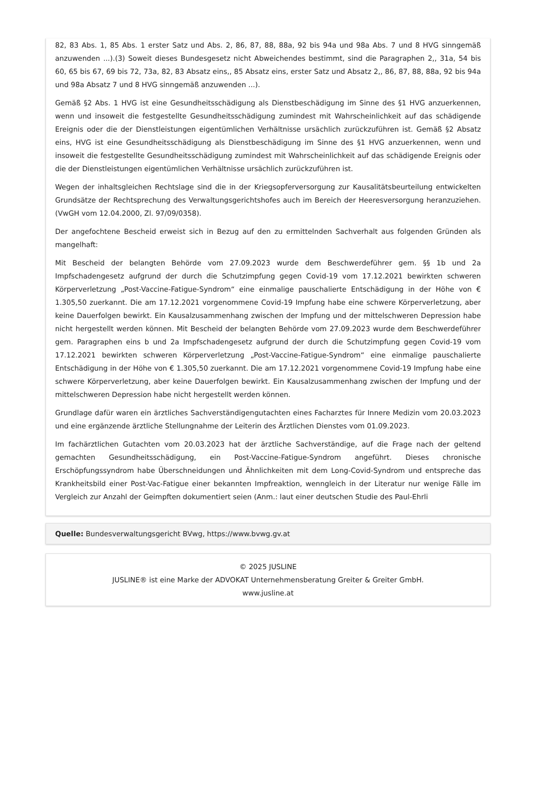82, 83 Abs. 1, 85 Abs. 1 erster Satz und Abs. 2, 86, 87, 88, 88a, 92 bis 94a und 98a Abs. 7 und 8 HVG sinngemäß anzuwenden ...).(3) Soweit dieses Bundesgesetz nicht Abweichendes bestimmt, sind die Paragraphen 2,, 31a, 54 bis 60, 65 bis 67, 69 bis 72, 73a, 82, 83 Absatz eins,, 85 Absatz eins, erster Satz und Absatz 2,, 86, 87, 88, 88a, 92 bis 94a und 98a Absatz 7 und 8 HVG sinngemäß anzuwenden ...).
Gemäß §2 Abs. 1 HVG ist eine Gesundheitsschädigung als Dienstbeschädigung im Sinne des §1 HVG anzuerkennen, wenn und insoweit die festgestellte Gesundheitsschädigung zumindest mit Wahrscheinlichkeit auf das schädigende Ereignis oder die der Dienstleistungen eigentümlichen Verhältnisse ursächlich zurückzuführen ist. Gemäß §2 Absatz eins, HVG ist eine Gesundheitsschädigung als Dienstbeschädigung im Sinne des §1 HVG anzuerkennen, wenn und insoweit die festgestellte Gesundheitsschädigung zumindest mit Wahrscheinlichkeit auf das schädigende Ereignis oder die der Dienstleistungen eigentümlichen Verhältnisse ursächlich zurückzuführen ist.
Wegen der inhaltsgleichen Rechtslage sind die in der Kriegsopferversorgung zur Kausalitätsbeurteilung entwickelten Grundsätze der Rechtsprechung des Verwaltungsgerichtshofes auch im Bereich der Heeresversorgung heranzuziehen. (VwGH vom 12.04.2000, Zl. 97/09/0358).
Der angefochtene Bescheid erweist sich in Bezug auf den zu ermittelnden Sachverhalt aus folgenden Gründen als mangelhaft:
Mit Bescheid der belangten Behörde vom 27.09.2023 wurde dem Beschwerdeführer gem. §§ 1b und 2a Impfschadengesetz aufgrund der durch die Schutzimpfung gegen Covid-19 vom 17.12.2021 bewirkten schweren Körperverletzung „Post-Vaccine-Fatigue-Syndrom“ eine einmalige pauschalierte Entschädigung in der Höhe von € 1.305,50 zuerkannt. Die am 17.12.2021 vorgenommene Covid-19 Impfung habe eine schwere Körperverletzung, aber keine Dauerfolgen bewirkt. Ein Kausalzusammenhang zwischen der Impfung und der mittelschweren Depression habe nicht hergestellt werden können. Mit Bescheid der belangten Behörde vom 27.09.2023 wurde dem Beschwerdeführer gem. Paragraphen eins b und 2a Impfschadengesetz aufgrund der durch die Schutzimpfung gegen Covid-19 vom 17.12.2021 bewirkten schweren Körperverletzung „Post-Vaccine-Fatigue-Syndrom“ eine einmalige pauschalierte Entschädigung in der Höhe von € 1.305,50 zuerkannt. Die am 17.12.2021 vorgenommene Covid-19 Impfung habe eine schwere Körperverletzung, aber keine Dauerfolgen bewirkt. Ein Kausalzusammenhang zwischen der Impfung und der mittelschweren Depression habe nicht hergestellt werden können.
Grundlage dafür waren ein ärztliches Sachverständigengutachten eines Facharztes für Innere Medizin vom 20.03.2023 und eine ergänzende ärztliche Stellungnahme der Leiterin des Ärztlichen Dienstes vom 01.09.2023.
Im fachärztlichen Gutachten vom 20.03.2023 hat der ärztliche Sachverständige, auf die Frage nach der geltend gemachten Gesundheitsschädigung, ein Post-Vaccine-Fatigue-Syndrom angeführt. Dieses chronische Erschöpfungssyndrom habe Überschneidungen und Ähnlichkeiten mit dem Long-Covid-Syndrom und entspreche das Krankheitsbild einer Post-Vac-Fatigue einer bekannten Impfreaktion, wenngleich in der Literatur nur wenige Fälle im Vergleich zur Anzahl der Geimpften dokumentiert seien (Anm.: laut einer deutschen Studie des Paul-Ehrli
Quelle: Bundesverwaltungsgericht BVwg, https://www.bvwg.gv.at
© 2025 JUSLINE
JUSLINE® ist eine Marke der ADVOKAT Unternehmensberatung Greiter & Greiter GmbH.
www.jusline.at